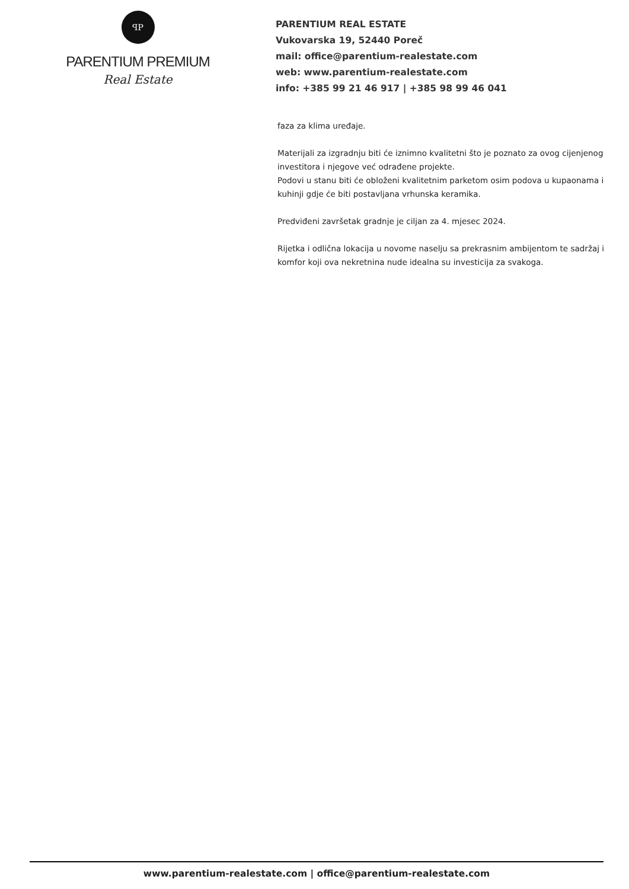ꟼP
PARENTIUM PREMIUM
Real Estate
PARENTIUM REAL ESTATE
Vukovarska 19, 52440 Poreč
mail: office@parentium-realestate.com
web: www.parentium-realestate.com
info: +385 99 21 46 917 | +385 98 99 46 041
faza za klima uređaje.
Materijali za izgradnju biti će iznimno kvalitetni što je poznato za ovog cijenjenog investitora i njegove već odrađene projekte.
Podovi u stanu biti će obloženi kvalitetnim parketom osim podova u kupaonama i kuhinji gdje će biti postavljana vrhunska keramika.
Predviđeni završetak gradnje je ciljan za 4. mjesec 2024.
Rijetka i odlična lokacija u novome naselju sa prekrasnim ambijentom te sadržaj i komfor koji ova nekretnina nude idealna su investicija za svakoga.
www.parentium-realestate.com | office@parentium-realestate.com